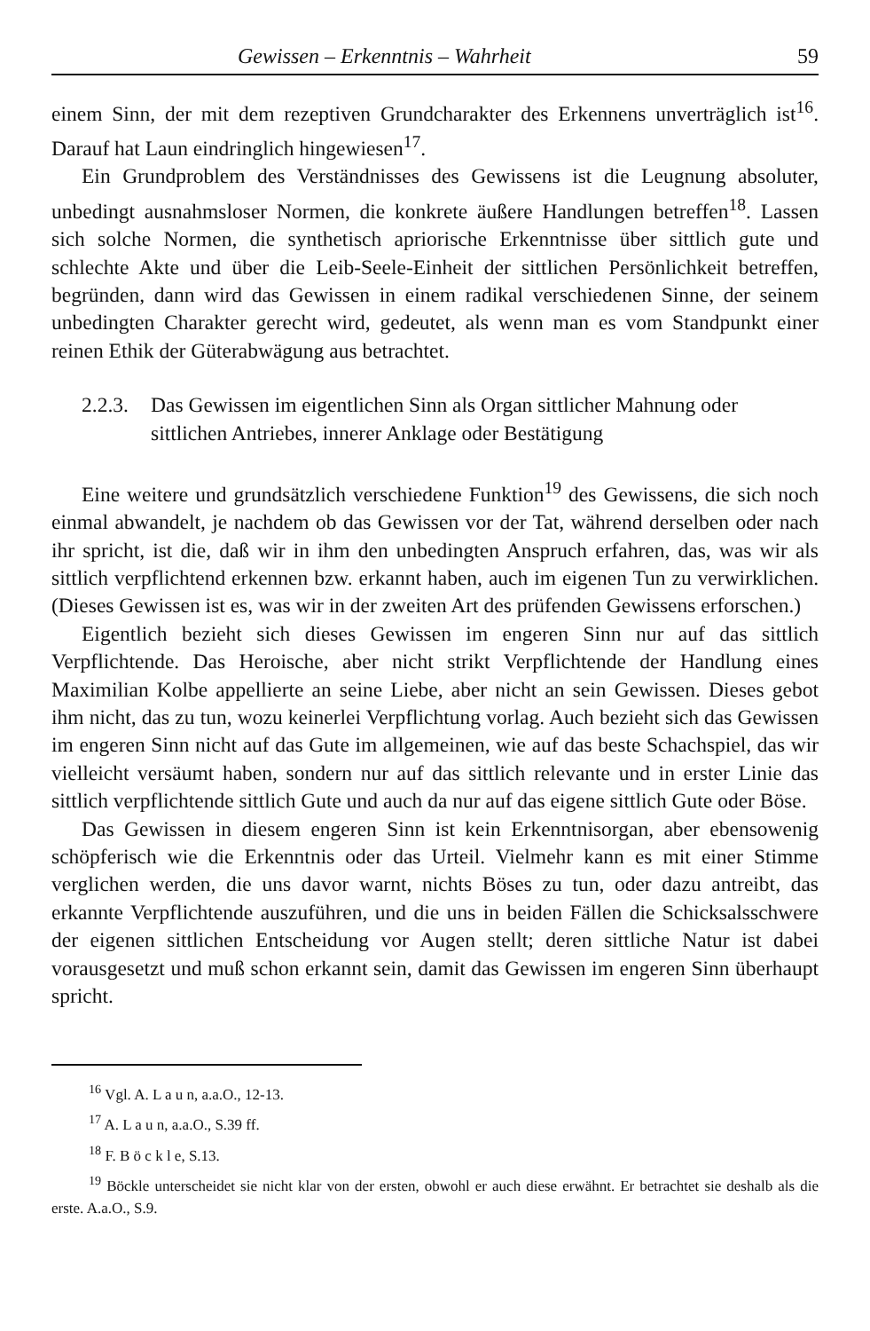Gewissen – Erkenntnis – Wahrheit 59
einem Sinn, der mit dem rezeptiven Grundcharakter des Erkennens unverträglich ist<sup>16</sup>. Darauf hat Laun eindringlich hingewiesen<sup>17</sup>.
Ein Grundproblem des Verständnisses des Gewissens ist die Leugnung absoluter, unbedingt ausnahmsloser Normen, die konkrete äußere Handlungen betreffen<sup>18</sup>. Lassen sich solche Normen, die synthetisch apriorische Erkenntnisse über sittlich gute und schlechte Akte und über die Leib-Seele-Einheit der sittlichen Persönlichkeit betreffen, begründen, dann wird das Gewissen in einem radikal verschiedenen Sinne, der seinem unbedingten Charakter gerecht wird, gedeutet, als wenn man es vom Standpunkt einer reinen Ethik der Güterabwägung aus betrachtet.
2.2.3. Das Gewissen im eigentlichen Sinn als Organ sittlicher Mahnung oder sittlichen Antriebes, innerer Anklage oder Bestätigung
Eine weitere und grundsätzlich verschiedene Funktion<sup>19</sup> des Gewissens, die sich noch einmal abwandelt, je nachdem ob das Gewissen vor der Tat, während derselben oder nach ihr spricht, ist die, daß wir in ihm den unbedingten Anspruch erfahren, das, was wir als sittlich verpflichtend erkennen bzw. erkannt haben, auch im eigenen Tun zu verwirklichen. (Dieses Gewissen ist es, was wir in der zweiten Art des prüfenden Gewissens erforschen.)
Eigentlich bezieht sich dieses Gewissen im engeren Sinn nur auf das sittlich Verpflichtende. Das Heroische, aber nicht strikt Verpflichtende der Handlung eines Maximilian Kolbe appellierte an seine Liebe, aber nicht an sein Gewissen. Dieses gebot ihm nicht, das zu tun, wozu keinerlei Verpflichtung vorlag. Auch bezieht sich das Gewissen im engeren Sinn nicht auf das Gute im allgemeinen, wie auf das beste Schachspiel, das wir vielleicht versäumt haben, sondern nur auf das sittlich relevante und in erster Linie das sittlich verpflichtende sittlich Gute und auch da nur auf das eigene sittlich Gute oder Böse.
Das Gewissen in diesem engeren Sinn ist kein Erkenntnisorgan, aber ebensowenig schöpferisch wie die Erkenntnis oder das Urteil. Vielmehr kann es mit einer Stimme verglichen werden, die uns davor warnt, nichts Böses zu tun, oder dazu antreibt, das erkannte Verpflichtende auszuführen, und die uns in beiden Fällen die Schicksalsschwere der eigenen sittlichen Entscheidung vor Augen stellt; deren sittliche Natur ist dabei vorausgesetzt und muß schon erkannt sein, damit das Gewissen im engeren Sinn überhaupt spricht.
<sup>16</sup> Vgl. A. L a u n, a.a.O., 12-13.
<sup>17</sup> A. L a u n, a.a.O., S.39 ff.
<sup>18</sup> F. B ö c k l e, S.13.
<sup>19</sup> Böckle unterscheidet sie nicht klar von der ersten, obwohl er auch diese erwähnt. Er betrachtet sie deshalb als die erste. A.a.O., S.9.